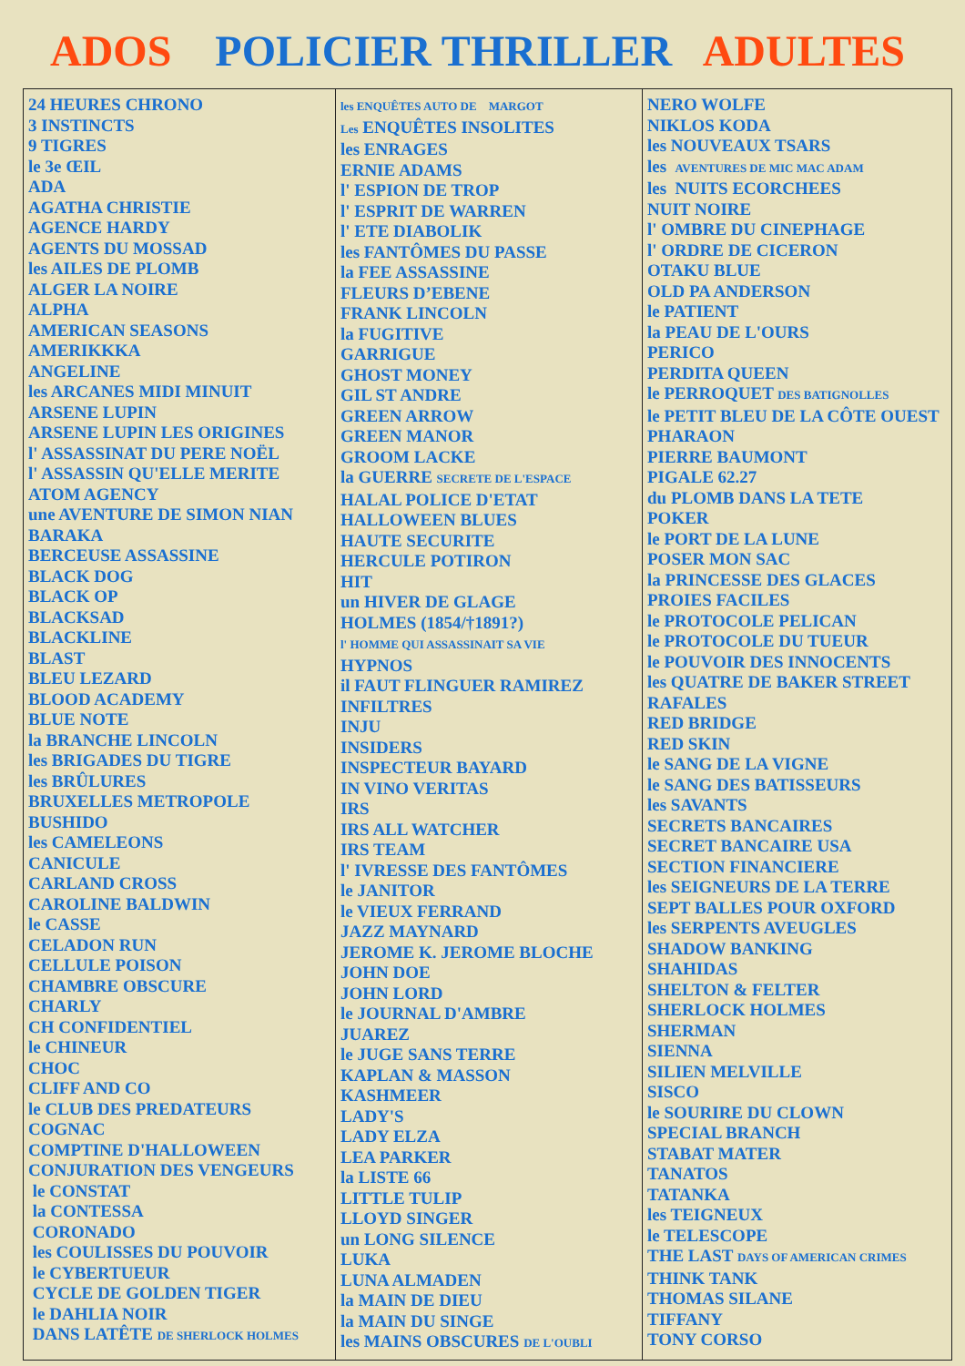ADOS POLICIER THRILLER ADULTES
| 24 HEURES CHRONO 3 INSTINCTS 9 TIGRES le 3e ŒIL ADA AGATHA CHRISTIE AGENCE HARDY AGENTS DU MOSSAD les AILES DE PLOMB ALGER LA NOIRE ALPHA AMERICAN SEASONS AMERIKKKA ANGELINE les ARCANES MIDI MINUIT ARSENE LUPIN ARSENE LUPIN LES ORIGINES l' ASSASSINAT DU PERE NOËL l' ASSASSIN QU'ELLE MERITE ATOM AGENCY une AVENTURE DE SIMON NIAN BARAKA BERCEUSE ASSASSINE BLACK DOG BLACK OP BLACKSAD BLACKLINE BLAST BLEU LEZARD BLOOD ACADEMY BLUE NOTE la BRANCHE LINCOLN les BRIGADES DU TIGRE les BRÛLURES BRUXELLES METROPOLE BUSHIDO les CAMELEONS CANICULE CARLAND CROSS CAROLINE BALDWIN le CASSE CELADON RUN CELLULE POISON CHAMBRE OBSCURE CHARLY CH CONFIDENTIEL le CHINEUR CHOC CLIFF AND CO le CLUB DES PREDATEURS COGNAC COMPTINE D'HALLOWEEN CONJURATION DES VENGEURS le CONSTAT la CONTESSA CORONADO les COULISSES DU POUVOIR le CYBERTUEUR CYCLE DE GOLDEN TIGER le DAHLIA NOIR DANS LATÊTE DE SHERLOCK HOLMES | les ENQUÊTES AUTO DE MARGOT Les ENQUÊTES INSOLITES les ENRAGES ERNIE ADAMS l' ESPION DE TROP l' ESPRIT DE WARREN l' ETE DIABOLIK les FANTÔMES DU PASSE la FEE ASSASSINE FLEURS D’EBENE FRANK LINCOLN la FUGITIVE GARRIGUE GHOST MONEY GIL ST ANDRE GREEN ARROW GREEN MANOR GROOM LACKE la GUERRE SECRETE DE L'ESPACE HALAL POLICE D'ETAT HALLOWEEN BLUES HAUTE SECURITE HERCULE POTIRON HIT un HIVER DE GLAGE HOLMES (1854/†1891?) l' HOMME QUI ASSASSINAIT SA VIE HYPNOS il FAUT FLINGUER RAMIREZ INFILTRES INJU INSIDERS INSPECTEUR BAYARD IN VINO VERITAS IRS IRS ALL WATCHER IRS TEAM l' IVRESSE DES FANTÔMES le JANITOR le VIEUX FERRAND JAZZ MAYNARD JEROME K. JEROME BLOCHE JOHN DOE JOHN LORD le JOURNAL D'AMBRE JUAREZ le JUGE SANS TERRE KAPLAN & MASSON KASHMEER LADY'S LADY ELZA LEA PARKER la LISTE 66 LITTLE TULIP LLOYD SINGER un LONG SILENCE LUKA LUNA ALMADEN la MAIN DE DIEU la MAIN DU SINGE les MAINS OBSCURES DE L'OUBLI | NERO WOLFE NIKLOS KODA les NOUVEAUX TSARS les AVENTURES DE MIC MAC ADAM les NUITS ECORCHEES NUIT NOIRE l' OMBRE DU CINEPHAGE l' ORDRE DE CICERON OTAKU BLUE OLD PA ANDERSON le PATIENT la PEAU DE L'OURS PERICO PERDITA QUEEN le PERROQUET DES BATIGNOLLES le PETIT BLEU DE LA CÔTE OUEST PHARAON PIERRE BAUMONT PIGALE 62.27 du PLOMB DANS LA TETE POKER le PORT DE LA LUNE POSER MON SAC la PRINCESSE DES GLACES PROIES FACILES le PROTOCOLE PELICAN le PROTOCOLE DU TUEUR le POUVOIR DES INNOCENTS les QUATRE DE BAKER STREET RAFALES RED BRIDGE RED SKIN le SANG DE LA VIGNE le SANG DES BATISSEURS les SAVANTS SECRETS BANCAIRES SECRET BANCAIRE USA SECTION FINANCIERE les SEIGNEURS DE LA TERRE SEPT BALLES POUR OXFORD les SERPENTS AVEUGLES SHADOW BANKING SHAHIDAS SHELTON & FELTER SHERLOCK HOLMES SHERMAN SIENNA SILIEN MELVILLE SISCO le SOURIRE DU CLOWN SPECIAL BRANCH STABAT MATER TANATOS TATANKA les TEIGNEUX le TELESCOPE THE LAST DAYS OF AMERICAN CRIMES THINK TANK THOMAS SILANE TIFFANY TONY CORSO |